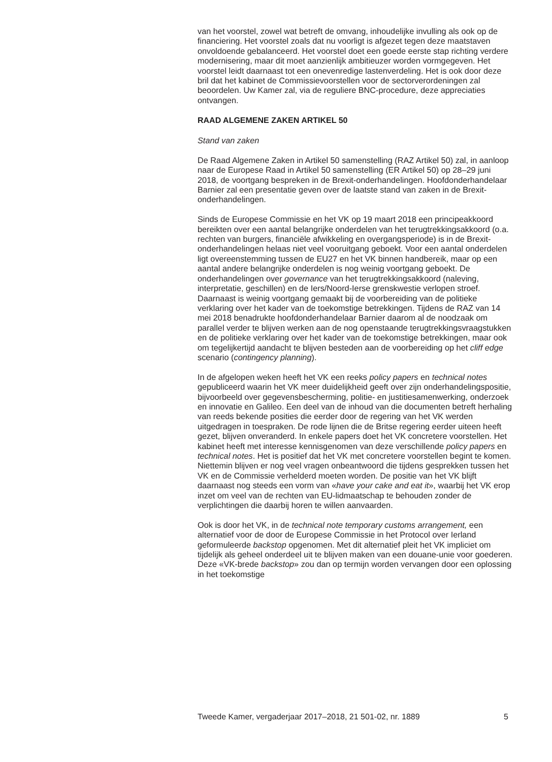van het voorstel, zowel wat betreft de omvang, inhoudelijke invulling als ook op de financiering. Het voorstel zoals dat nu voorligt is afgezet tegen deze maatstaven onvoldoende gebalanceerd. Het voorstel doet een goede eerste stap richting verdere modernisering, maar dit moet aanzienlijk ambitieuzer worden vormgegeven. Het voorstel leidt daarnaast tot een onevenredige lastenverdeling. Het is ook door deze bril dat het kabinet de Commissievoorstellen voor de sectorverordeningen zal beoordelen. Uw Kamer zal, via de reguliere BNC-procedure, deze appreciaties ontvangen.
RAAD ALGEMENE ZAKEN ARTIKEL 50
Stand van zaken
De Raad Algemene Zaken in Artikel 50 samenstelling (RAZ Artikel 50) zal, in aanloop naar de Europese Raad in Artikel 50 samenstelling (ER Artikel 50) op 28–29 juni 2018, de voortgang bespreken in de Brexit-onderhandelingen. Hoofdonderhandelaar Barnier zal een presentatie geven over de laatste stand van zaken in de Brexit-onderhandelingen.
Sinds de Europese Commissie en het VK op 19 maart 2018 een principeakkoord bereikten over een aantal belangrijke onderdelen van het terugtrekkingsakkoord (o.a. rechten van burgers, financiële afwikkeling en overgangsperiode) is in de Brexit-onderhandelingen helaas niet veel vooruitgang geboekt. Voor een aantal onderdelen ligt overeenstemming tussen de EU27 en het VK binnen handbereik, maar op een aantal andere belangrijke onderdelen is nog weinig voortgang geboekt. De onderhandelingen over governance van het terugtrekkingsakkoord (naleving, interpretatie, geschillen) en de Iers/Noord-Ierse grenskwestie verlopen stroef. Daarnaast is weinig voortgang gemaakt bij de voorbereiding van de politieke verklaring over het kader van de toekomstige betrekkingen. Tijdens de RAZ van 14 mei 2018 benadrukte hoofdonderhandelaar Barnier daarom al de noodzaak om parallel verder te blijven werken aan de nog openstaande terugtrekkingsvraagstukken en de politieke verklaring over het kader van de toekomstige betrekkingen, maar ook om tegelijkertijd aandacht te blijven besteden aan de voorbereiding op het cliff edge scenario (contingency planning).
In de afgelopen weken heeft het VK een reeks policy papers en technical notes gepubliceerd waarin het VK meer duidelijkheid geeft over zijn onderhandelingspositie, bijvoorbeeld over gegevensbescherming, politie- en justitiesamenwerking, onderzoek en innovatie en Galileo. Een deel van de inhoud van die documenten betreft herhaling van reeds bekende posities die eerder door de regering van het VK werden uitgedragen in toespraken. De rode lijnen die de Britse regering eerder uiteen heeft gezet, blijven onveranderd. In enkele papers doet het VK concretere voorstellen. Het kabinet heeft met interesse kennisgenomen van deze verschillende policy papers en technical notes. Het is positief dat het VK met concretere voorstellen begint te komen. Niettemin blijven er nog veel vragen onbeantwoord die tijdens gesprekken tussen het VK en de Commissie verhelderd moeten worden. De positie van het VK blijft daarnaast nog steeds een vorm van «have your cake and eat it», waarbij het VK erop inzet om veel van de rechten van EU-lidmaatschap te behouden zonder de verplichtingen die daarbij horen te willen aanvaarden.
Ook is door het VK, in de technical note temporary customs arrangement, een alternatief voor de door de Europese Commissie in het Protocol over Ierland geformuleerde backstop opgenomen. Met dit alternatief pleit het VK impliciet om tijdelijk als geheel onderdeel uit te blijven maken van een douane-unie voor goederen. Deze «VK-brede backstop» zou dan op termijn worden vervangen door een oplossing in het toekomstige
Tweede Kamer, vergaderjaar 2017–2018, 21 501-02, nr. 1889 5